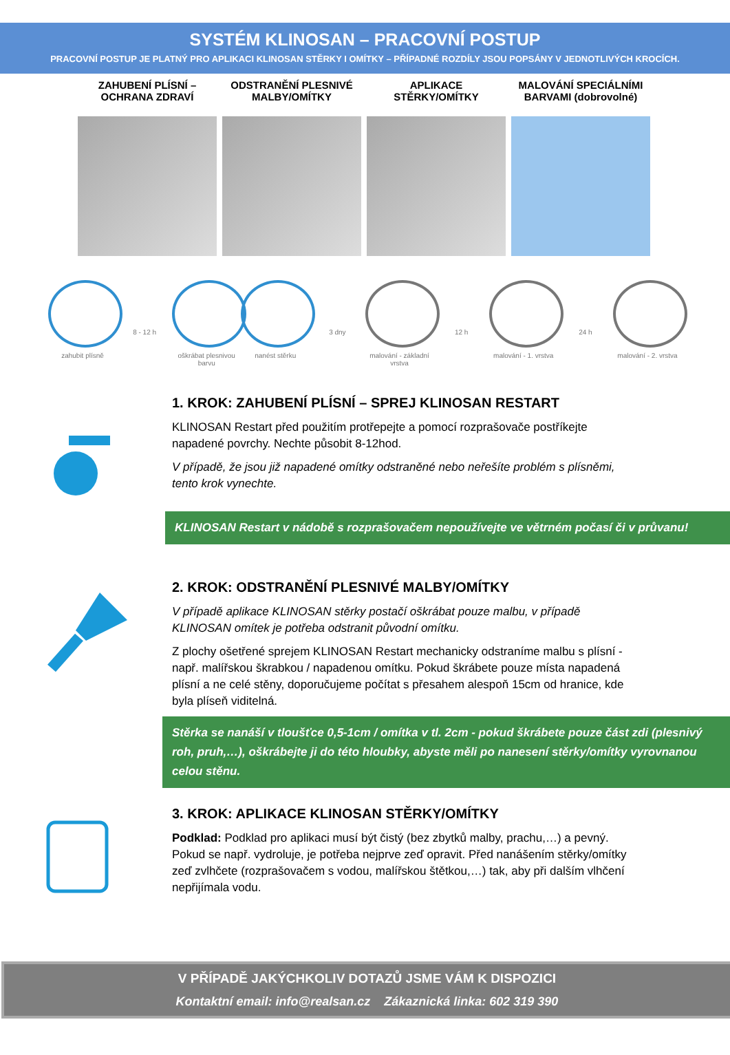SYSTÉM KLINOSAN – PRACOVNÍ POSTUP
PRACOVNÍ POSTUP JE PLATNÝ PRO APLIKACI KLINOSAN STĚRKY I OMÍTKY – PŘÍPADNÉ ROZDÍLY JSOU POPSÁNY V JEDNOTLIVÝCH KROCÍCH.
ZAHUBENÍ PLÍSNÍ – OCHRANA ZDRAVÍ
ODSTRANĚNÍ PLESNIVÉ MALBY/OMÍTKY
APLIKACE STĚRKY/OMÍTKY
MALOVÁNÍ SPECIÁLNÍMI BARVAMI (dobrovolné)
zahubit plísně
8 - 12 h
oškrábat plesnivou barvu
nanést stěrku
3 dny
malování - základní vrstva
12 h
malování - 1. vrstva
24 h
malování - 2. vrstva
1. KROK: ZAHUBENÍ PLÍSNÍ – SPREJ KLINOSAN RESTART
KLINOSAN Restart před použitím protřepejte a pomocí rozprašovače postříkejte napadené povrchy. Nechte působit 8-12hod.
V případě, že jsou již napadené omítky odstraněné nebo neřešíte problém s plísněmi, tento krok vynechte.
KLINOSAN Restart v nádobě s rozprašovačem nepoužívejte ve větrném počasí či v průvanu!
2. KROK: ODSTRANĚNÍ PLESNIVÉ MALBY/OMÍTKY
V případě aplikace KLINOSAN stěrky postačí oškrábat pouze malbu, v případě KLINOSAN omítek je potřeba odstranit původní omítku.
Z plochy ošetřené sprejem KLINOSAN Restart mechanicky odstraníme malbu s plísní - např. malířskou škrabkou / napadenou omítku. Pokud škrábete pouze místa napadená plísní a ne celé stěny, doporučujeme počítat s přesahem alespoň 15cm od hranice, kde byla plíseň viditelná.
Stěrka se nanáší v tloušťce 0,5-1cm / omítka v tl. 2cm - pokud škrábete pouze část zdi (plesnivý roh, pruh,…), oškrábejte ji do této hloubky, abyste měli po nanesení stěrky/omítky vyrovnanou celou stěnu.
3. KROK: APLIKACE KLINOSAN STĚRKY/OMÍTKY
Podklad: Podklad pro aplikaci musí být čistý (bez zbytků malby, prachu,…) a pevný. Pokud se např. vydroluje, je potřeba nejprve zeď opravit. Před nanášením stěrky/omítky zeď zvlhčete (rozprašovačem s vodou, malířskou štětkou,…) tak, aby při dalším vlhčení nepřijímala vodu.
V PŘÍPADĚ JAKÝCHKOLIV DOTAZŮ JSME VÁM K DISPOZICI
Kontaktní email: info@realsan.cz Zákaznická linka: 602 319 390